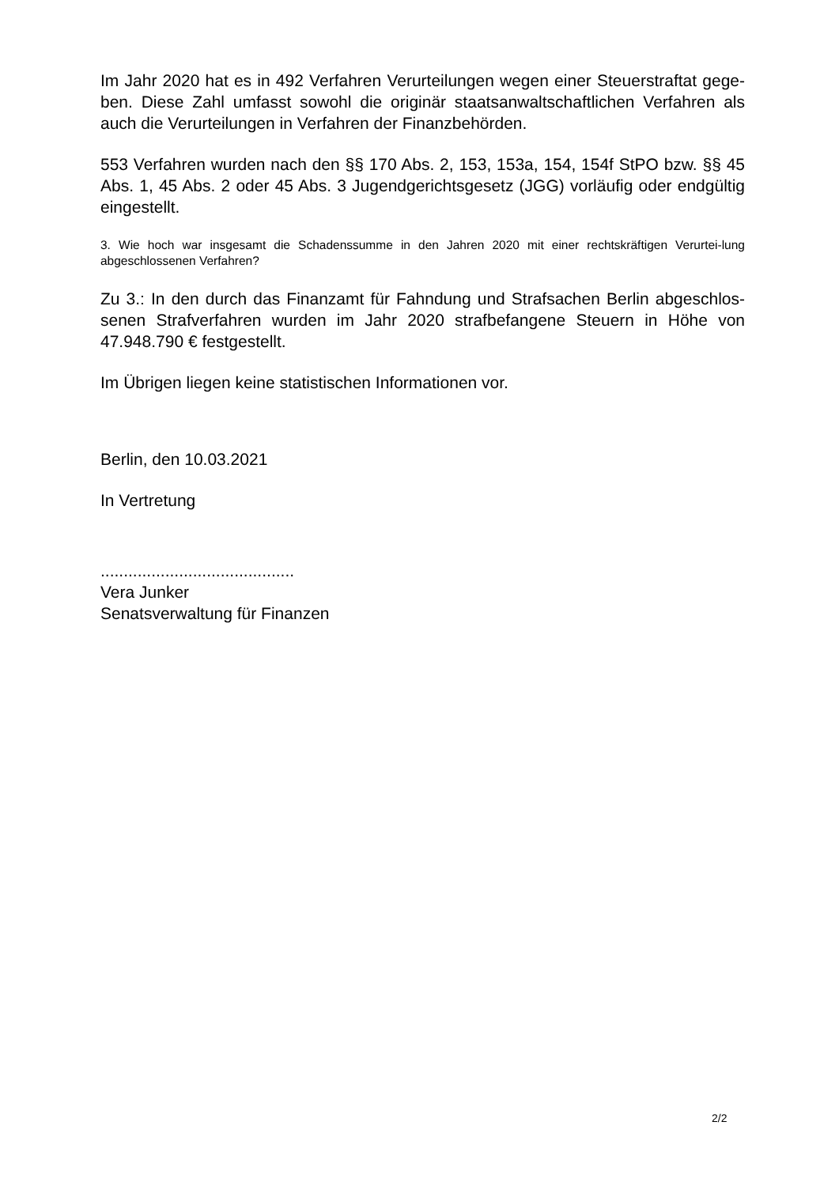Im Jahr 2020 hat es in 492 Verfahren Verurteilungen wegen einer Steuerstraftat gege-ben. Diese Zahl umfasst sowohl die originär staatsanwaltschaftlichen Verfahren als auch die Verurteilungen in Verfahren der Finanzbehörden.
553 Verfahren wurden nach den §§ 170 Abs. 2, 153, 153a, 154, 154f StPO bzw. §§ 45 Abs. 1, 45 Abs. 2 oder 45 Abs. 3 Jugendgerichtsgesetz (JGG) vorläufig oder endgültig eingestellt.
3. Wie hoch war insgesamt die Schadenssumme in den Jahren 2020 mit einer rechtskräftigen Verurtei-lung abgeschlossenen Verfahren?
Zu 3.: In den durch das Finanzamt für Fahndung und Strafsachen Berlin abgeschlos-senen Strafverfahren wurden im Jahr 2020 strafbefangene Steuern in Höhe von 47.948.790 € festgestellt.
Im Übrigen liegen keine statistischen Informationen vor.
Berlin, den 10.03.2021
In Vertretung
..........................................
Vera Junker
Senatsverwaltung für Finanzen
2/2